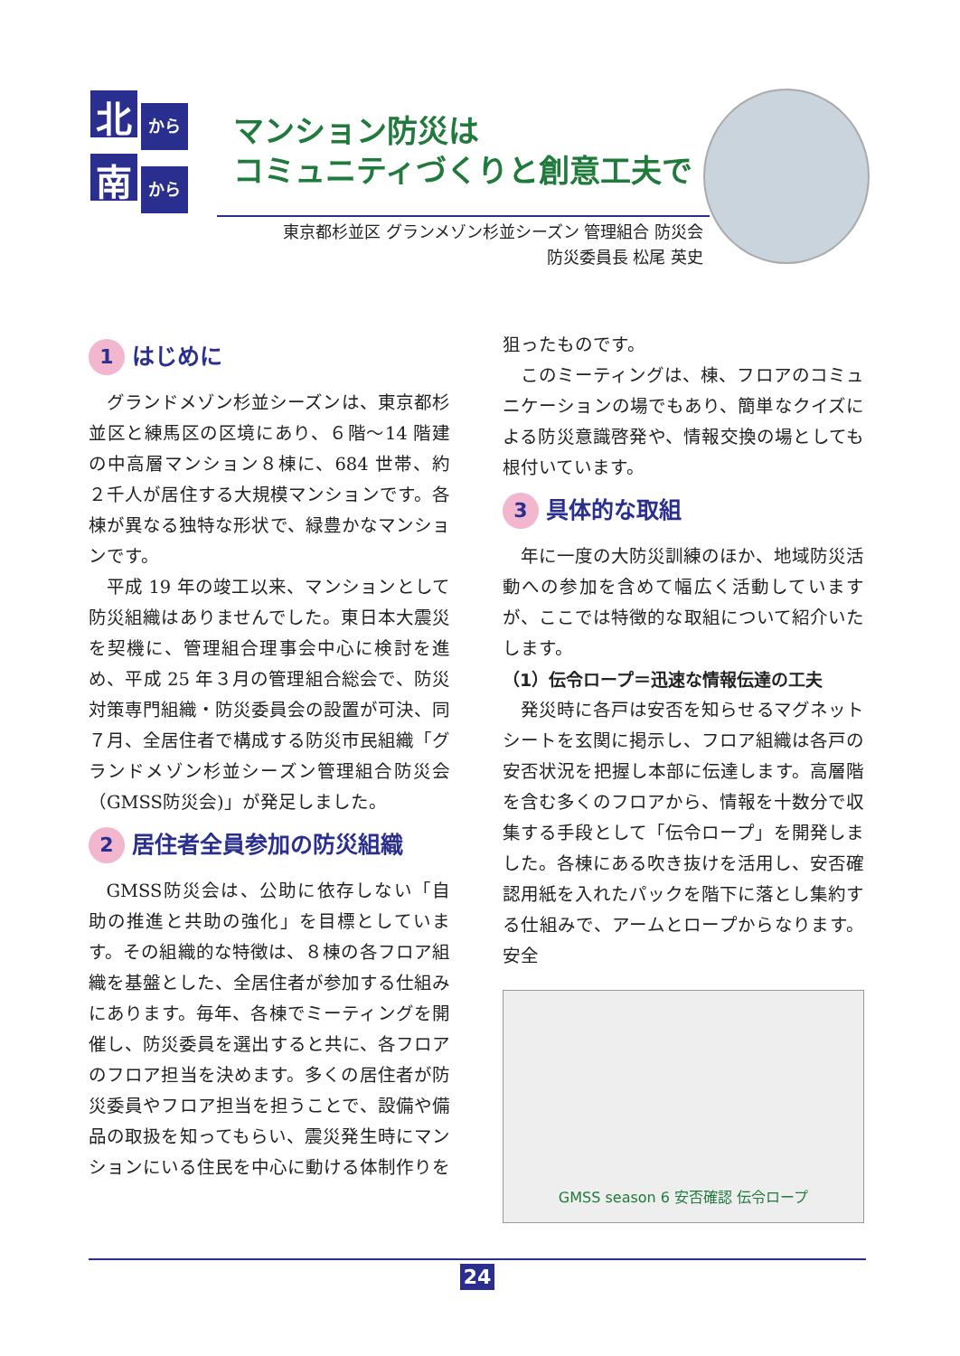北
から
南
から
マンション防災は
コミュニティづくりと創意工夫で
東京都杉並区 グランメゾン杉並シーズン 管理組合 防災会
防災委員長 松尾 英史
1 はじめに
グランドメゾン杉並シーズンは、東京都杉並区と練馬区の区境にあり、６階～14 階建の中高層マンション８棟に、684 世帯、約２千人が居住する大規模マンションです。各棟が異なる独特な形状で、緑豊かなマンションです。
平成 19 年の竣工以来、マンションとして防災組織はありませんでした。東日本大震災を契機に、管理組合理事会中心に検討を進め、平成 25 年３月の管理組合総会で、防災対策専門組織・防災委員会の設置が可決、同７月、全居住者で構成する防災市民組織「グランドメゾン杉並シーズン管理組合防災会（GMSS防災会)」が発足しました。
2 居住者全員参加の防災組織
GMSS防災会は、公助に依存しない「自助の推進と共助の強化」を目標としています。その組織的な特徴は、８棟の各フロア組織を基盤とした、全居住者が参加する仕組みにあります。毎年、各棟でミーティングを開催し、防災委員を選出すると共に、各フロアのフロア担当を決めます。多くの居住者が防災委員やフロア担当を担うことで、設備や備品の取扱を知ってもらい、震災発生時にマンションにいる住民を中心に動ける体制作りを
狙ったものです。
このミーティングは、棟、フロアのコミュニケーションの場でもあり、簡単なクイズによる防災意識啓発や、情報交換の場としても根付いています。
3 具体的な取組
年に一度の大防災訓練のほか、地域防災活動への参加を含めて幅広く活動していますが、ここでは特徴的な取組について紹介いたします。
（1）伝令ロープ＝迅速な情報伝達の工夫
発災時に各戸は安否を知らせるマグネットシートを玄関に掲示し、フロア組織は各戸の安否状況を把握し本部に伝達します。高層階を含む多くのフロアから、情報を十数分で収集する手段として「伝令ロープ」を開発しました。各棟にある吹き抜けを活用し、安否確認用紙を入れたパックを階下に落とし集約する仕組みで、アームとロープからなります。安全
GMSS season 6 安否確認 伝令ロープ
24